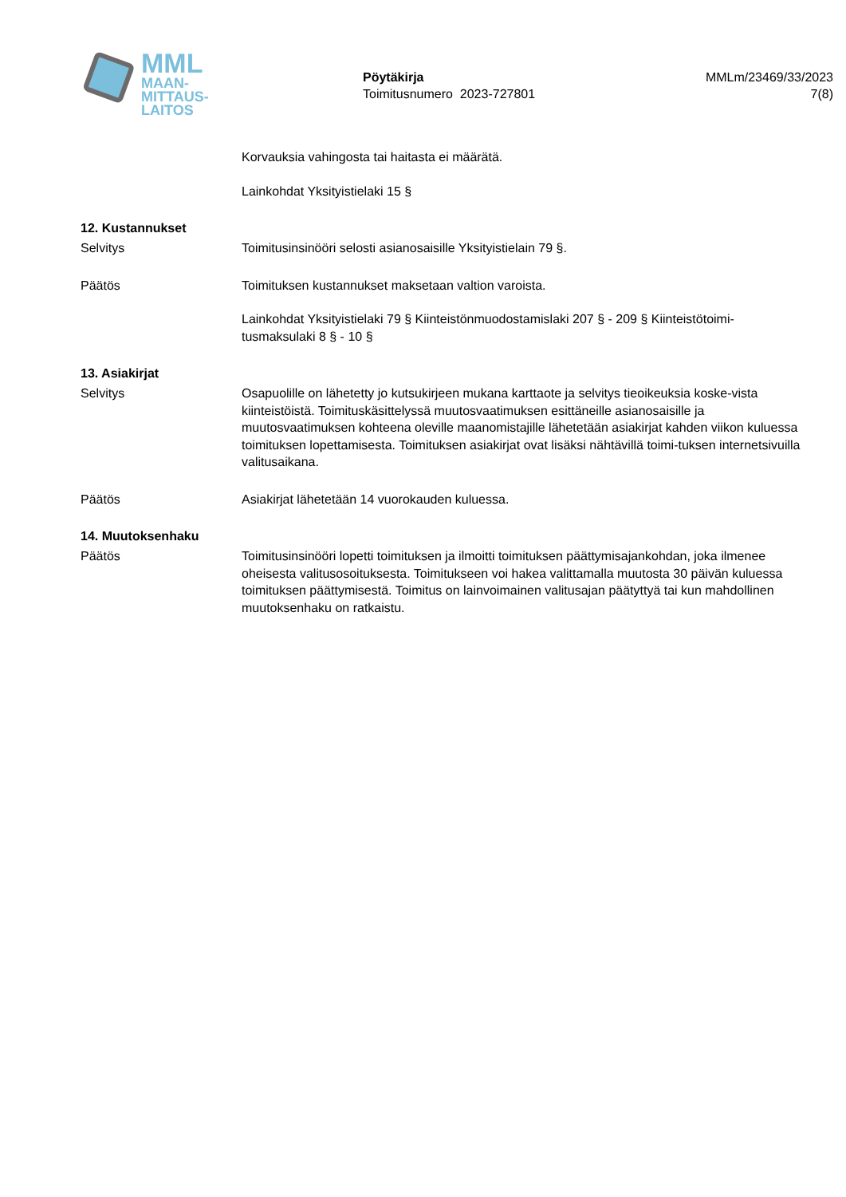MML
MAAN-
MITTAUS-
LAITOS
Pöytäkirja
Toimitusnumero 2023-727801
MMLm/23469/33/2023
7(8)
Korvauksia vahingosta tai haitasta ei määrätä.
Lainkohdat Yksityistielaki 15 §
12. Kustannukset
Selvitys Toimitusinsinööri selosti asianosaisille Yksityistielain 79 §.
Päätös Toimituksen kustannukset maksetaan valtion varoista.
Lainkohdat Yksityistielaki 79 § Kiinteistönmuodostamislaki 207 § - 209 § Kiinteistötoimi-tusmaksulaki 8 § - 10 §
13. Asiakirjat
Selvitys Osapuolille on lähetetty jo kutsukirjeen mukana karttaote ja selvitys tieoikeuksia koske-vista kiinteistöistä. Toimituskäsittelyssä muutosvaatimuksen esittäneille asianosaisille ja muutosvaatimuksen kohteena oleville maanomistajille lähetetään asiakirjat kahden viikon kuluessa toimituksen lopettamisesta. Toimituksen asiakirjat ovat lisäksi nähtävillä toimi-tuksen internetsivuilla valitusaikana.
Päätös Asiakirjat lähetetään 14 vuorokauden kuluessa.
14. Muutoksenhaku
Päätös Toimitusinsinööri lopetti toimituksen ja ilmoitti toimituksen päättymisajankohdan, joka ilmenee oheisesta valitusosoituksesta. Toimitukseen voi hakea valittamalla muutosta 30 päivän kuluessa toimituksen päättymisestä. Toimitus on lainvoimainen valitusajan päätyttyä tai kun mahdollinen muutoksenhaku on ratkaistu.